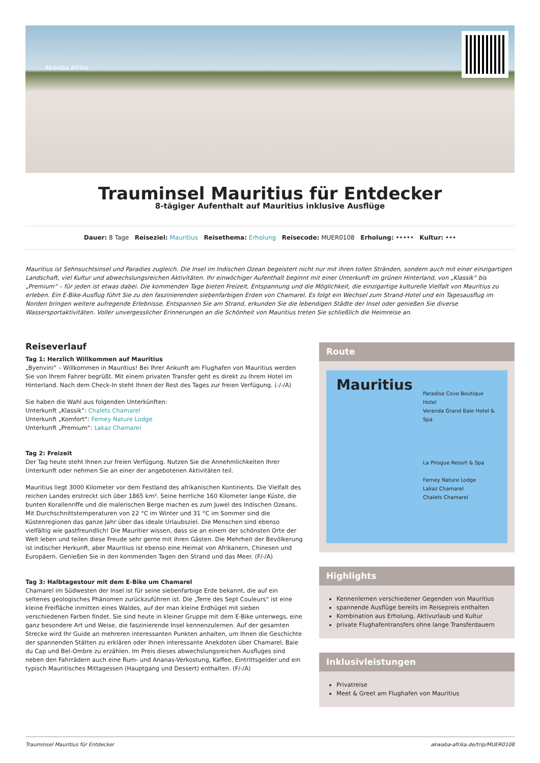Akwaba Afrika
Trauminsel Mauritius für Entdecker
8-tägiger Aufenthalt auf Mauritius inklusive Ausflüge
Dauer: 8 Tage Reiseziel: Mauritius Reisethema: Erholung Reisecode: MUER0108 Erholung: ••••• Kultur: •••
Mauritius ist Sehnsuchtsinsel und Paradies zugleich. Die Insel im Indischen Ozean begeistert nicht nur mit ihren tollen Stränden, sondern auch mit einer einzigartigen Landschaft, viel Kultur und abwechslungsreichen Aktivitäten. Ihr einwöchiger Aufenthalt beginnt mit einer Unterkunft im grünen Hinterland, von „Klassik“ bis „Premium“ – für jeden ist etwas dabei. Die kommenden Tage bieten Freizeit, Entspannung und die Möglichkeit, die einzigartige kulturelle Vielfalt von Mauritius zu erleben. Ein E-Bike-Ausflug führt Sie zu den faszinierenden siebenfarbigen Erden von Chamarel. Es folgt ein Wechsel zum Strand-Hotel und ein Tagesausflug im Norden bringen weitere aufregende Erlebnisse. Entspannen Sie am Strand, erkunden Sie die lebendigen Städte der Insel oder genießen Sie diverse Wassersportaktivitäten. Voller unvergesslicher Erinnerungen an die Schönheit von Mauritius treten Sie schließlich die Heimreise an.
Reiseverlauf
Tag 1: Herzlich Willkommen auf Mauritius
„Byenvini“ – Willkommen in Mauritius! Bei Ihrer Ankunft am Flughafen von Mauritius werden Sie von Ihrem Fahrer begrüßt. Mit einem privaten Transfer geht es direkt zu Ihrem Hotel im Hinterland. Nach dem Check-In steht Ihnen der Rest des Tages zur freien Verfügung. (-/-/A)
Sie haben die Wahl aus folgenden Unterkünften:
Unterkunft „Klassik“: Chalets Chamarel
Unterkunft „Komfort“: Ferney Nature Lodge
Unterkunft „Premium“: Lakaz Chamarel
Tag 2: Freizeit
Der Tag heute steht Ihnen zur freien Verfügung. Nutzen Sie die Annehmlichkeiten Ihrer Unterkunft oder nehmen Sie an einer der angebotenen Aktivitäten teil.
Mauritius liegt 3000 Kilometer vor dem Festland des afrikanischen Kontinents. Die Vielfalt des reichen Landes erstreckt sich über 1865 km². Seine herrliche 160 Kilometer lange Küste, die bunten Korallenriffe und die malerischen Berge machen es zum Juwel des Indischen Ozeans. Mit Durchschnittstemperaturen von 22 °C im Winter und 31 °C im Sommer sind die Küstenregionen das ganze Jahr über das ideale Urlaubsziel. Die Menschen sind ebenso vielfältig wie gastfreundlich! Die Mauritier wissen, dass sie an einem der schönsten Orte der Welt leben und teilen diese Freude sehr gerne mit ihren Gästen. Die Mehrheit der Bevölkerung ist indischer Herkunft, aber Mauritius ist ebenso eine Heimat von Afrikanern, Chinesen und Europäern. Genießen Sie in den kommenden Tagen den Strand und das Meer. (F/-/A)
Tag 3: Halbtagestour mit dem E-Bike um Chamarel
Chamarel im Südwesten der Insel ist für seine siebenfarbige Erde bekannt, die auf ein seltenes geologisches Phänomen zurückzuführen ist. Die „Terre des Sept Couleurs“ ist eine kleine Freifläche inmitten eines Waldes, auf der man kleine Erdhügel mit sieben verschiedenen Farben findet. Sie sind heute in kleiner Gruppe mit dem E-Bike unterwegs, eine ganz besondere Art und Weise, die faszinierende Insel kennenzulernen. Auf der gesamten Strecke wird Ihr Guide an mehreren interessanten Punkten anhalten, um Ihnen die Geschichte der spannenden Stätten zu erklären oder Ihnen interessante Anekdoten über Chamarel, Baie du Cap und Bel-Ombre zu erzählen. Im Preis dieses abwechslungsreichen Ausfluges sind neben den Fahrrädern auch eine Rum- und Ananas-Verkostung, Kaffee, Eintrittsgelder und ein typisch Mauritisches Mittagessen (Hauptgang und Dessert) enthalten. (F/-/A)
Route
Mauritius
Paradise Cove Boutique Hotel
Veranda Grand Baie Hotel & Spa
La Pirogue Resort & Spa
Ferney Nature Lodge
Lakaz Chamarel
Chalets Chamarel
Highlights
Kennenlernen verschiedener Gegenden von Mauritius
spannende Ausflüge bereits im Reisepreis enthalten
Kombination aus Erholung, Aktivurlaub und Kultur
private Flughafentransfers ohne lange Transferdauern
Inklusivleistungen
Privatreise
Meet & Greet am Flughafen von Mauritius
Trauminsel Mauritius für Entdecker akwaba-afrika.de/trip/MUER0108